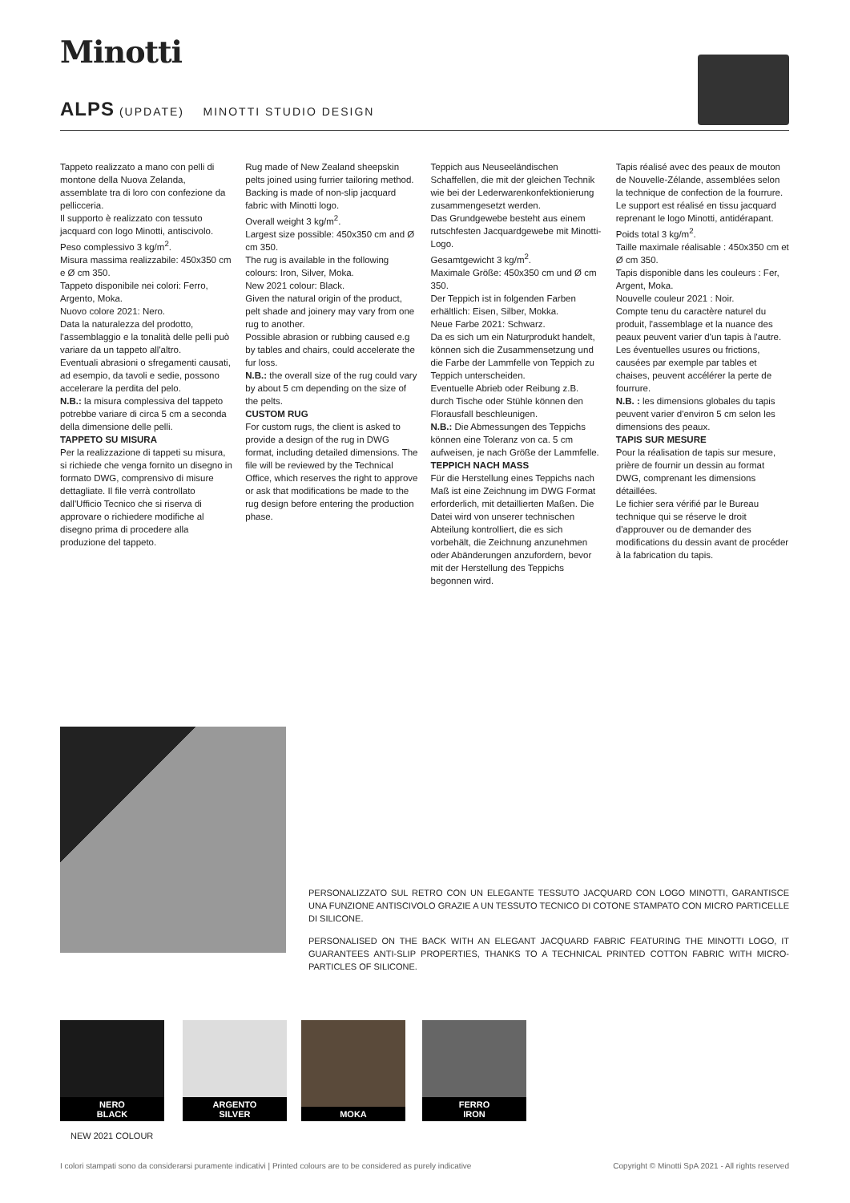Minotti
ALPS (UPDATE) MINOTTI STUDIO DESIGN
Tappeto realizzato a mano con pelli di montone della Nuova Zelanda, assemblate tra di loro con confezione da pellicceria.
Il supporto è realizzato con tessuto jacquard con logo Minotti, antiscivolo.
Peso complessivo 3 kg/m<sup>2</sup>.
Misura massima realizzabile: 450x350 cm e Ø cm 350.
Tappeto disponibile nei colori: Ferro, Argento, Moka.
Nuovo colore 2021: Nero.
Data la naturalezza del prodotto, l'assemblaggio e la tonalità delle pelli può variare da un tappeto all'altro.
Eventuali abrasioni o sfregamenti causati, ad esempio, da tavoli e sedie, possono accelerare la perdita del pelo.
N.B.: la misura complessiva del tappeto potrebbe variare di circa 5 cm a seconda della dimensione delle pelli.
TAPPETO SU MISURA
Per la realizzazione di tappeti su misura, si richiede che venga fornito un disegno in formato DWG, comprensivo di misure dettagliate. Il file verrà controllato dall'Ufficio Tecnico che si riserva di approvare o richiedere modifiche al disegno prima di procedere alla produzione del tappeto.
Rug made of New Zealand sheepskin pelts joined using furrier tailoring method.
Backing is made of non-slip jacquard fabric with Minotti logo.
Overall weight 3 kg/m<sup>2</sup>.
Largest size possible: 450x350 cm and Ø cm 350.
The rug is available in the following colours: Iron, Silver, Moka.
New 2021 colour: Black.
Given the natural origin of the product, pelt shade and joinery may vary from one rug to another.
Possible abrasion or rubbing caused e.g by tables and chairs, could accelerate the fur loss.
N.B.: the overall size of the rug could vary by about 5 cm depending on the size of the pelts.
CUSTOM RUG
For custom rugs, the client is asked to provide a design of the rug in DWG format, including detailed dimensions. The file will be reviewed by the Technical Office, which reserves the right to approve or ask that modifications be made to the rug design before entering the production phase.
Teppich aus Neuseeländischen Schaffellen, die mit der gleichen Technik wie bei der Lederwarenkonfektionierung zusammengesetzt werden.
Das Grundgewebe besteht aus einem rutschfesten Jacquardgewebe mit Minotti-Logo.
Gesamtgewicht 3 kg/m<sup>2</sup>.
Maximale Größe: 450x350 cm und Ø cm 350.
Der Teppich ist in folgenden Farben erhältlich: Eisen, Silber, Mokka.
Neue Farbe 2021: Schwarz.
Da es sich um ein Naturprodukt handelt, können sich die Zusammensetzung und die Farbe der Lammfelle von Teppich zu Teppich unterscheiden.
Eventuelle Abrieb oder Reibung z.B. durch Tische oder Stühle können den Florausfall beschleunigen.
N.B.: Die Abmessungen des Teppichs können eine Toleranz von ca. 5 cm aufweisen, je nach Größe der Lammfelle.
TEPPICH NACH MASS
Für die Herstellung eines Teppichs nach Maß ist eine Zeichnung im DWG Format erforderlich, mit detaillierten Maßen. Die Datei wird von unserer technischen Abteilung kontrolliert, die es sich vorbehält, die Zeichnung anzunehmen oder Abänderungen anzufordern, bevor mit der Herstellung des Teppichs begonnen wird.
Tapis réalisé avec des peaux de mouton de Nouvelle-Zélande, assemblées selon la technique de confection de la fourrure.
Le support est réalisé en tissu jacquard reprenant le logo Minotti, antidérapant.
Poids total 3 kg/m<sup>2</sup>.
Taille maximale réalisable : 450x350 cm et Ø cm 350.
Tapis disponible dans les couleurs : Fer, Argent, Moka.
Nouvelle couleur 2021 : Noir.
Compte tenu du caractère naturel du produit, l'assemblage et la nuance des peaux peuvent varier d'un tapis à l'autre.
Les éventuelles usures ou frictions, causées par exemple par tables et chaises, peuvent accélérer la perte de fourrure.
N.B. : les dimensions globales du tapis peuvent varier d'environ 5 cm selon les dimensions des peaux.
TAPIS SUR MESURE
Pour la réalisation de tapis sur mesure, prière de fournir un dessin au format DWG, comprenant les dimensions détaillées.
Le fichier sera vérifié par le Bureau technique qui se réserve le droit d'approuver ou de demander des modifications du dessin avant de procéder à la fabrication du tapis.
PERSONALIZZATO SUL RETRO CON UN ELEGANTE TESSUTO JACQUARD CON LOGO MINOTTI, GARANTISCE UNA FUNZIONE ANTISCIVOLO GRAZIE A UN TESSUTO TECNICO DI COTONE STAMPATO CON MICRO PARTICELLE DI SILICONE.
PERSONALISED ON THE BACK WITH AN ELEGANT JACQUARD FABRIC FEATURING THE MINOTTI LOGO, IT GUARANTEES ANTI-SLIP PROPERTIES, THANKS TO A TECHNICAL PRINTED COTTON FABRIC WITH MICRO-PARTICLES OF SILICONE.
NERO
BLACK
ARGENTO
SILVER
MOKA
FERRO
IRON
NEW 2021 COLOUR
I colori stampati sono da considerarsi puramente indicativi | Printed colours are to be considered as purely indicative Copyright © Minotti SpA 2021 - All rights reserved